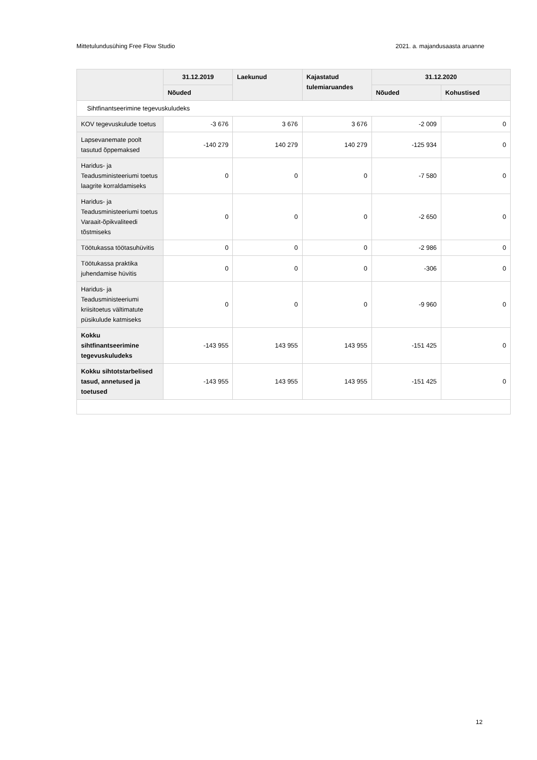Mittetulundusühing Free Flow Studio 2021. a. majandusaasta aruanne
| | 31.12.2019 | Laekunud | Kajastatud tulemiaruandes | 31.12.2020 | |
| --- | --- | --- | --- | --- | --- |
| | Nõuded | | | Nõuded | Kohustised |
| Sihtfinantseerimine tegevuskuludeks | | | | | |
| KOV tegevuskulude toetus | -3 676 | 3 676 | 3 676 | -2 009 | 0 |
| Lapsevanemate poolt tasutud õppemaksed | -140 279 | 140 279 | 140 279 | -125 934 | 0 |
| Haridus- ja Teadusministeeriumi toetus laagrite korraldamiseks | 0 | 0 | 0 | -7 580 | 0 |
| Haridus- ja Teadusministeeriumi toetus Varaait-õpikvaliteedi tõstmiseks | 0 | 0 | 0 | -2 650 | 0 |
| Töötukassa töötasuhüvitis | 0 | 0 | 0 | -2 986 | 0 |
| Töötukassa praktika juhendamise hüvitis | 0 | 0 | 0 | -306 | 0 |
| Haridus- ja Teadusministeeriumi kriisitoetus vältimatute püsikulude katmiseks | 0 | 0 | 0 | -9 960 | 0 |
| Kokku sihtfinantseerimine tegevuskuludeks | -143 955 | 143 955 | 143 955 | -151 425 | 0 |
| Kokku sihtotstarbelised tasud, annetused ja toetused | -143 955 | 143 955 | 143 955 | -151 425 | 0 |
12